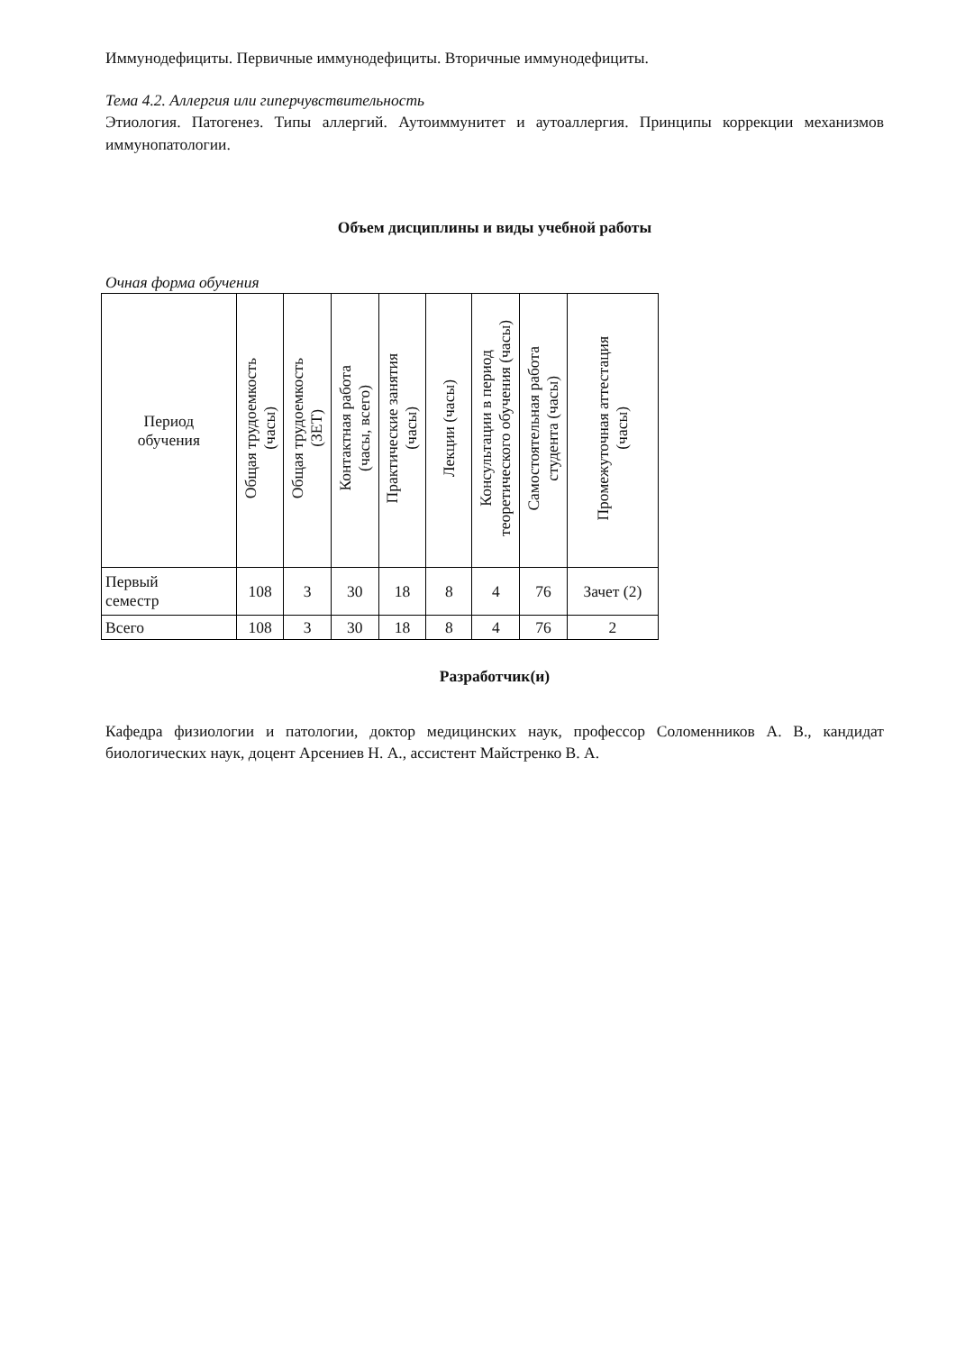Иммунодефициты. Первичные иммунодефициты. Вторичные иммунодефициты.
Тема 4.2. Аллергия или гиперчувствительность
Этиология. Патогенез. Типы аллергий. Аутоиммунитет и аутоаллергия. Принципы коррекции механизмов иммунопатологии.
Объем дисциплины и виды учебной работы
Очная форма обучения
| Период обучения | Общая трудоемкость (часы) | Общая трудоемкость (ЗЕТ) | Контактная работа (часы, всего) | Практические занятия (часы) | Лекции (часы) | Консультации в период теоретического обучения (часы) | Самостоятельная работа студента (часы) | Промежуточная аттестация (часы) |
| --- | --- | --- | --- | --- | --- | --- | --- | --- |
| Первый семестр | 108 | 3 | 30 | 18 | 8 | 4 | 76 | Зачет (2) |
| Всего | 108 | 3 | 30 | 18 | 8 | 4 | 76 | 2 |
Разработчик(и)
Кафедра физиологии и патологии, доктор медицинских наук, профессор Соломенников А. В., кандидат биологических наук, доцент Арсениев Н. А., ассистент Майстренко В. А.